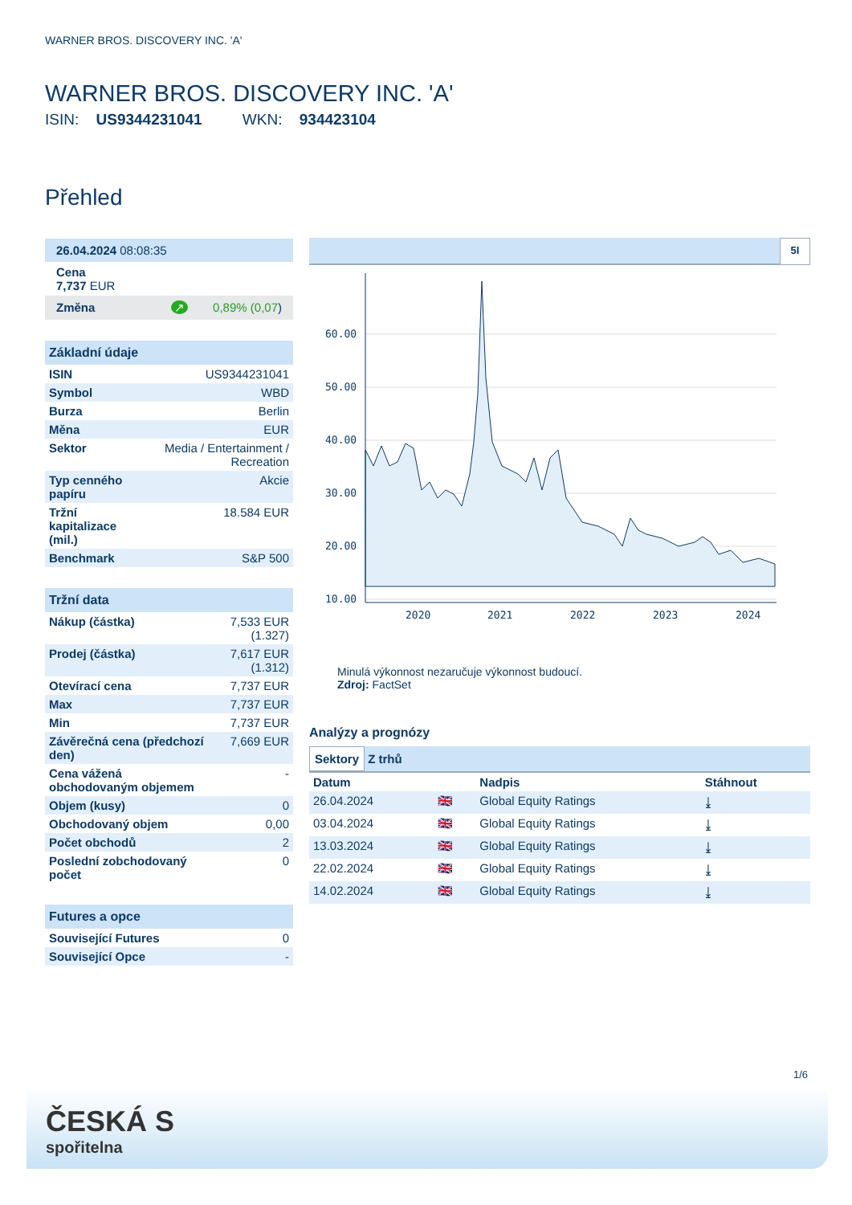WARNER BROS. DISCOVERY INC. 'A'
WARNER BROS. DISCOVERY INC. 'A'
ISIN: US9344231041 WKN: 934423104
Přehled
| 26.04.2024 08:08:35 |
| Cena 7,737 EUR |
| Změna ↗ 0,89% (0,07 ) |
| Základní údaje | |
| ISIN | US9344231041 |
| Symbol | WBD |
| Burza | Berlin |
| Měna | EUR |
| Sektor | Media / Entertainment / Recreation |
| Typ cenného papíru | Akcie |
| Tržní kapitalizace (mil.) | 18.584 EUR |
| Benchmark | S&P 500 |
| Tržní data | |
| Nákup (částka) | 7,533 EUR (1.327) |
| Prodej (částka) | 7,617 EUR (1.312) |
| Otevírací cena | 7,737 EUR |
| Max | 7,737 EUR |
| Min | 7,737 EUR |
| Závěrečná cena (předchozí den) | 7,669 EUR |
| Cena vážená obchodovaným objemem | - |
| Objem (kusy) | 0 |
| Obchodovaný objem | 0,00 |
| Počet obchodů | 2 |
| Poslední zobchodovaný počet | 0 |
| Futures a opce | |
| Související Futures | 0 |
| Související Opce | - |
5I
60.00
50.00
40.00
30.00
20.00
10.00
2020
2021
2022
2023
2024
Minulá výkonnost nezaručuje výkonnost budoucí.
Zdroj: FactSet
Analýzy a prognózy
Sektory Z trhů
| Datum | | Nadpis | Stáhnout |
| --- | --- | --- | --- |
| 26.04.2024 | 🇬🇧 | Global Equity Ratings | ⤓ |
| 03.04.2024 | 🇬🇧 | Global Equity Ratings | ⤓ |
| 13.03.2024 | 🇬🇧 | Global Equity Ratings | ⤓ |
| 22.02.2024 | 🇬🇧 | Global Equity Ratings | ⤓ |
| 14.02.2024 | 🇬🇧 | Global Equity Ratings | ⤓ |
1/6
ČESKÁ S
spořitelna